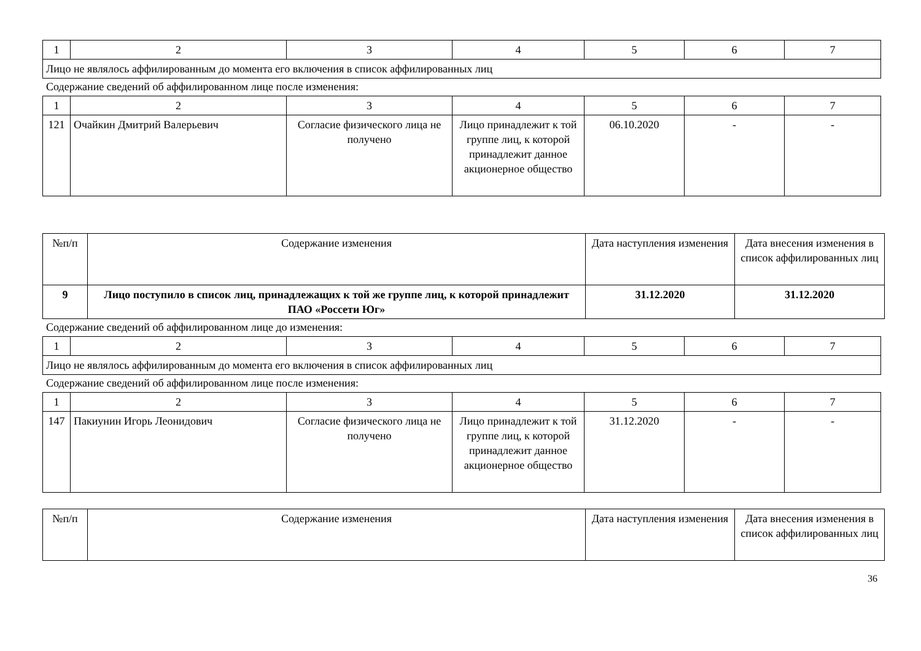| 1 | 2 | 3 | 4 | 5 | 6 | 7 |
| Лицо не являлось аффилированным до момента его включения в список аффилированных лиц | | | | | | |
Содержание сведений об аффилированном лице после изменения:
| 1 | 2 | 3 | 4 | 5 | 6 | 7 |
| 121 | Очайкин Дмитрий Валерьевич | Согласие физического лица не получено | Лицо принадлежит к той группе лиц, к которой принадлежит данное акционерное общество | 06.10.2020 | - | - |
| №п/п | Содержание изменения | Дата наступления изменения | Дата внесения изменения в список аффилированных лиц |
| 9 | Лицо поступило в список лиц, принадлежащих к той же группе лиц, к которой принадлежит ПАО «Россети Юг» | 31.12.2020 | 31.12.2020 |
Содержание сведений об аффилированном лице до изменения:
| 1 | 2 | 3 | 4 | 5 | 6 | 7 |
| Лицо не являлось аффилированным до момента его включения в список аффилированных лиц | | | | | | |
Содержание сведений об аффилированном лице после изменения:
| 1 | 2 | 3 | 4 | 5 | 6 | 7 |
| 147 | Пакиунин Игорь Леонидович | Согласие физического лица не получено | Лицо принадлежит к той группе лиц, к которой принадлежит данное акционерное общество | 31.12.2020 | - | - |
| №п/п | Содержание изменения | Дата наступления изменения | Дата внесения изменения в список аффилированных лиц |
36